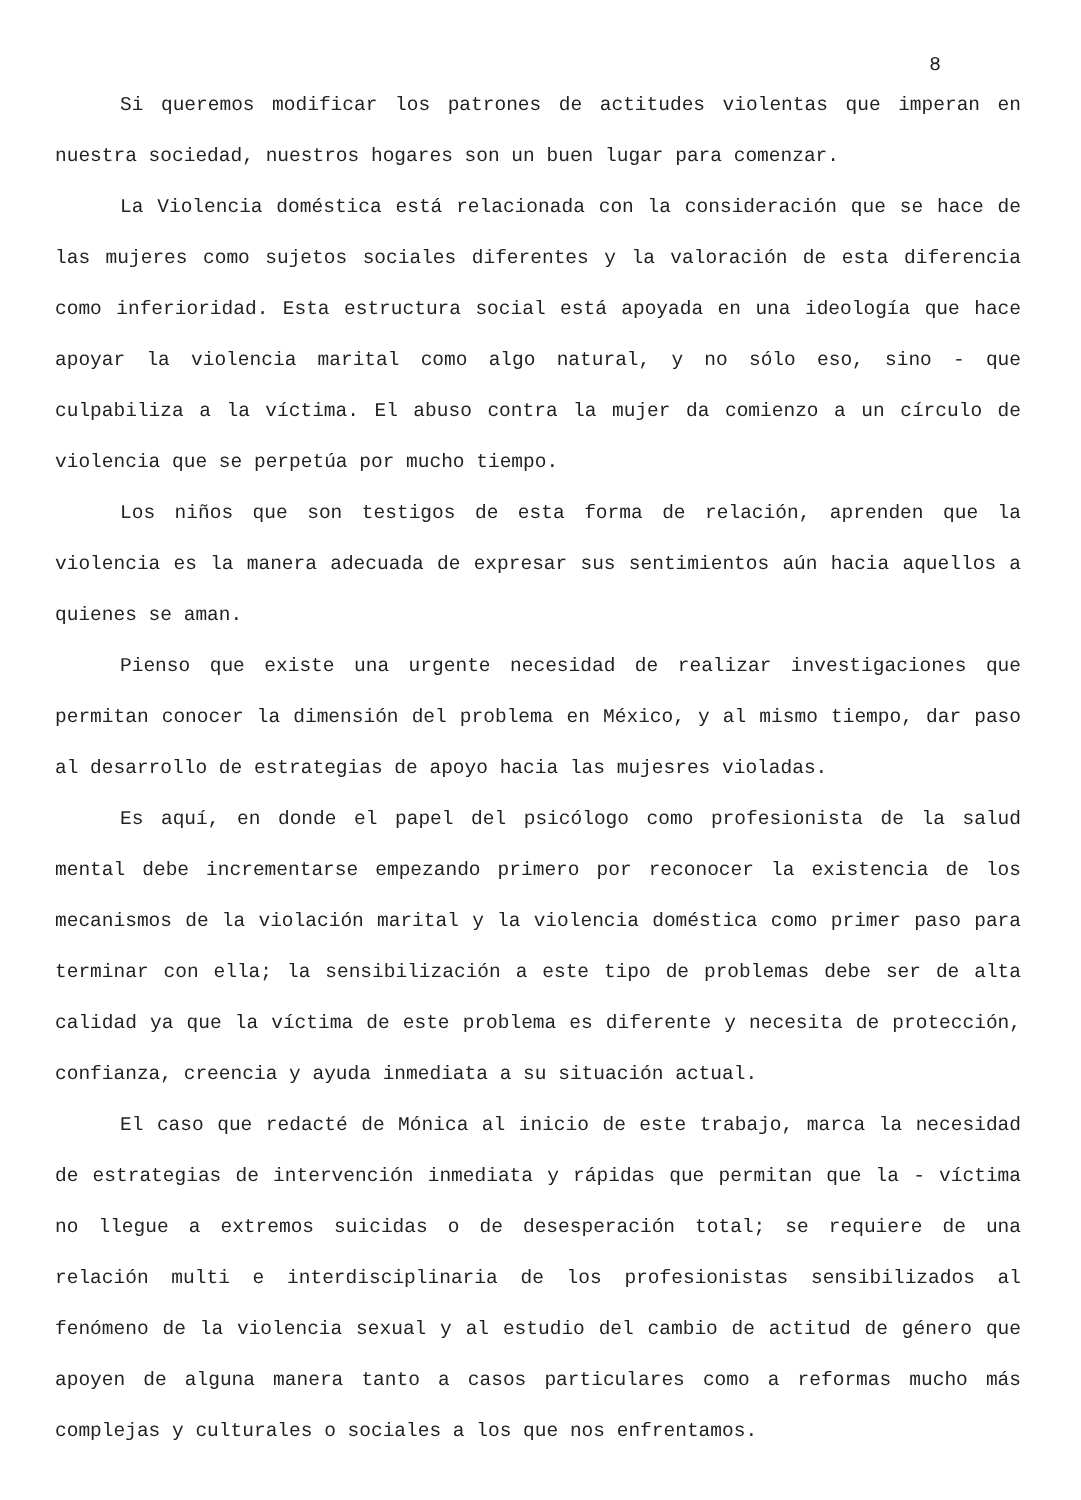8
Si queremos modificar los patrones de actitudes violentas que imperan en nuestra sociedad, nuestros hogares son un buen lugar para comenzar.
La Violencia doméstica está relacionada con la consideración que se hace de las mujeres como sujetos sociales diferentes y la valoración de esta diferencia como inferioridad. Esta estructura social está apoyada en una ideología que hace apoyar la violencia marital como algo natural, y no sólo eso, sino - que culpabiliza a la víctima. El abuso contra la mujer da comienzo a un círculo de violencia que se perpetúa por mucho tiempo.
Los niños que son testigos de esta forma de relación, aprenden que la violencia es la manera adecuada de expresar sus sentimientos aún hacia aquellos a quienes se aman.
Pienso que existe una urgente necesidad de realizar investigaciones que permitan conocer la dimensión del problema en México, y al mismo tiempo, dar paso al desarrollo de estrategias de apoyo hacia las mujesres violadas.
Es aquí, en donde el papel del psicólogo como profesionista de la salud mental debe incrementarse empezando primero por reconocer la existencia de los mecanismos de la violación marital y la violencia doméstica como primer paso para terminar con ella; la sensibilización a este tipo de problemas debe ser de alta calidad ya que la víctima de este problema es diferente y necesita de protección, confianza, creencia y ayuda inmediata a su situación actual.
El caso que redacté de Mónica al inicio de este trabajo, marca la necesidad de estrategias de intervención inmediata y rápidas que permitan que la - víctima no llegue a extremos suicidas o de desesperación total; se requiere de una relación multi e interdisciplinaria de los profesionistas sensibilizados al fenómeno de la violencia sexual y al estudio del cambio de actitud de género que apoyen de alguna manera tanto a casos particulares como a reformas mucho más complejas y culturales o sociales a los que nos enfrentamos.